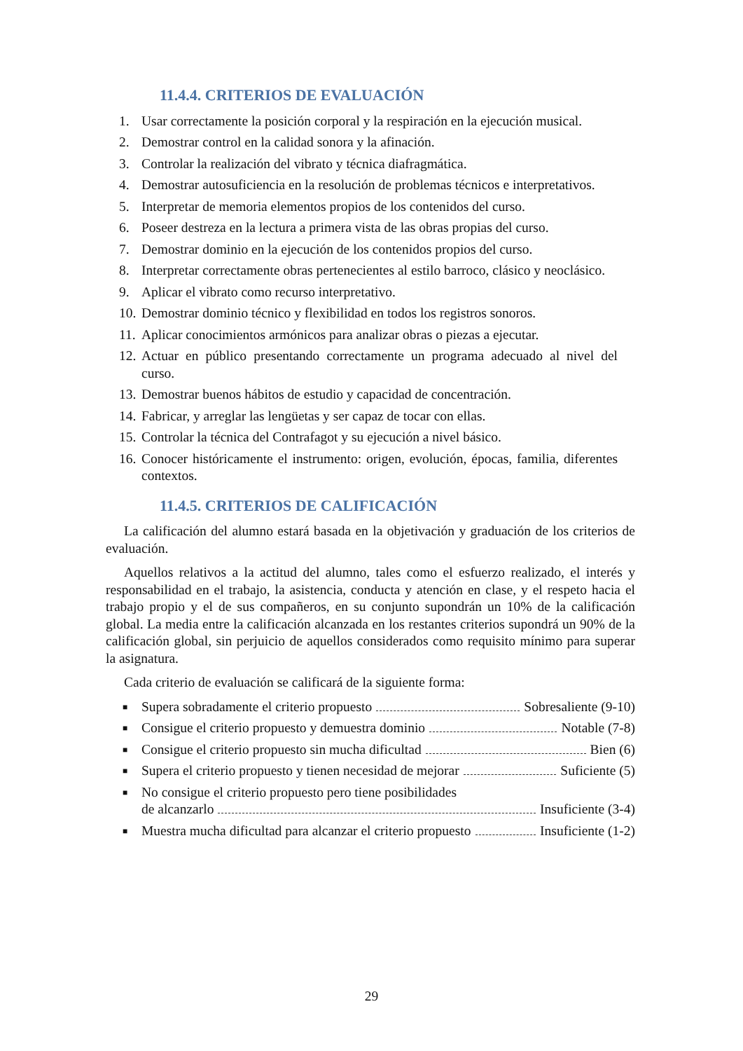11.4.4. CRITERIOS DE EVALUACIÓN
1. Usar correctamente la posición corporal y la respiración en la ejecución musical.
2. Demostrar control en la calidad sonora y la afinación.
3. Controlar la realización del vibrato y técnica diafragmática.
4. Demostrar autosuficiencia en la resolución de problemas técnicos e interpretativos.
5. Interpretar de memoria elementos propios de los contenidos del curso.
6. Poseer destreza en la lectura a primera vista de las obras propias del curso.
7. Demostrar dominio en la ejecución de los contenidos propios del curso.
8. Interpretar correctamente obras pertenecientes al estilo barroco, clásico y neoclásico.
9. Aplicar el vibrato como recurso interpretativo.
10. Demostrar dominio técnico y flexibilidad en todos los registros sonoros.
11. Aplicar conocimientos armónicos para analizar obras o piezas a ejecutar.
12. Actuar en público presentando correctamente un programa adecuado al nivel del curso.
13. Demostrar buenos hábitos de estudio y capacidad de concentración.
14. Fabricar, y arreglar las lengüetas y ser capaz de tocar con ellas.
15. Controlar la técnica del Contrafagot y su ejecución a nivel básico.
16. Conocer históricamente el instrumento: origen, evolución, épocas, familia, diferentes contextos.
11.4.5. CRITERIOS DE CALIFICACIÓN
La calificación del alumno estará basada en la objetivación y graduación de los criterios de evaluación.
Aquellos relativos a la actitud del alumno, tales como el esfuerzo realizado, el interés y responsabilidad en el trabajo, la asistencia, conducta y atención en clase, y el respeto hacia el trabajo propio y el de sus compañeros, en su conjunto supondrán un 10% de la calificación global. La media entre la calificación alcanzada en los restantes criterios supondrá un 90% de la calificación global, sin perjuicio de aquellos considerados como requisito mínimo para superar la asignatura.
Cada criterio de evaluación se calificará de la siguiente forma:
■ Supera sobradamente el criterio propuesto Sobresaliente (9-10)
■ Consigue el criterio propuesto y demuestra dominio Notable (7-8)
■ Consigue el criterio propuesto sin mucha dificultad Bien (6)
■ Supera el criterio propuesto y tienen necesidad de mejorar Suficiente (5)
■ No consigue el criterio propuesto pero tiene posibilidades
de alcanzarlo Insuficiente (3-4)
■ Muestra mucha dificultad para alcanzar el criterio propuesto Insuficiente (1-2)
29